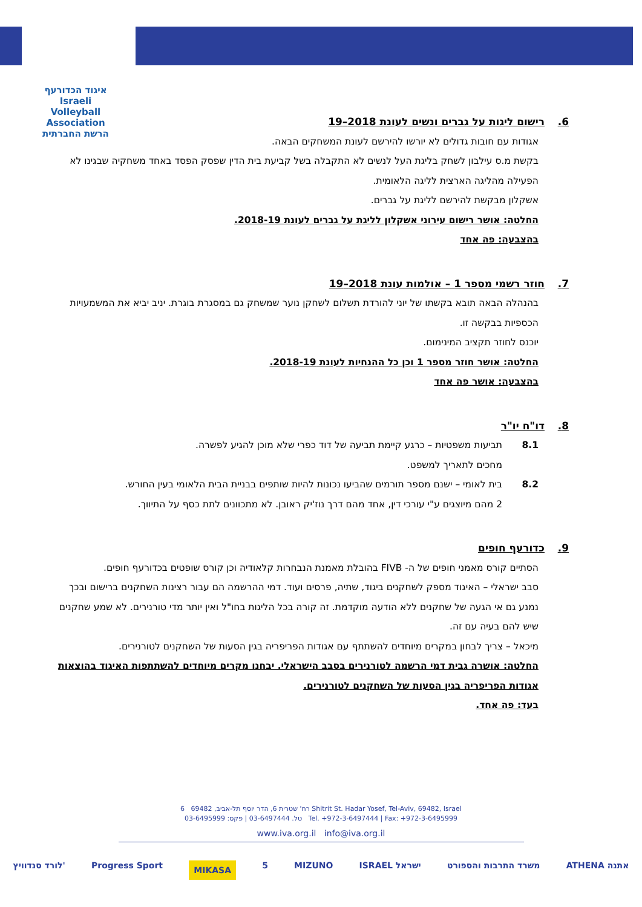איגוד הכדורעף
Israeli Volleyball Association
הרשת החברתית
6. רישום ליגות על גברים ונשים לעונת 2018–19
אגודות עם חובות גדולים לא יורשו להירשם לעונת המשחקים הבאה.
בקשת מ.ס עילבון לשחק בליגת העל לנשים לא התקבלה בשל קביעת בית הדין שפסק הפסד באחד משחקיה שבגינו לא הפעילה מהליגה הארצית לליגה הלאומית.
אשקלון מבקשת להירשם לליגת על גברים.
החלטה: אושר רישום עירוני אשקלון לליגת על גברים לעונת 2018-19.
בהצבעה: פה אחד
7. חוזר רשמי מספר 1 – אולמות עונת 2018–19
בהנהלה הבאה תובא בקשתו של יוני להורדת תשלום לשחקן נוער שמשחק גם במסגרת בוגרת. יניב יביא את המשמעויות הכספיות בבקשה זו.
יוכנס לחוזר תקציב המינימום.
החלטה: אושר חוזר מספר 1 וכן כל ההנחיות לעונת 2018-19.
בהצבעה: אושר פה אחד
8. דו"ח יו"ר
8.1 תביעות משפטיות – כרגע קיימת תביעה של דוד כפרי שלא מוכן להגיע לפשרה.
מחכים לתאריך למשפט.
8.2 בית לאומי – ישנם מספר תורמים שהביעו נכונות להיות שותפים בבניית הבית הלאומי בעין החורש.
2 מהם מיוצגים ע"י עורכי דין, אחד מהם דרך נוז'יק ראובן. לא מתכוונים לתת כסף על התיווך.
9. כדורעף חופים
הסתיים קורס מאמני חופים של ה- FIVB בהובלת מאמנת הנבחרות קלאודיה וכן קורס שופטים בכדורעף חופים.
סבב ישראלי – האיגוד מספק לשחקנים ביגוד, שתיה, פרסים ועוד. דמי ההרשמה הם עבור רצינות השחקנים ברישום ובכך נמנע גם אי הגעה של שחקנים ללא הודעה מוקדמת. זה קורה בכל הליגות בחו"ל ואין יותר מדי טורנירים. לא שמע שחקנים שיש להם בעיה עם זה.
מיכאל – צריך לבחון במקרים מיוחדים להשתתף עם אגודות הפריפריה בגין הסעות של השחקנים לטורנירים.
החלטה: אושרה גבית דמי הרשמה לטורנירים בסבב הישראלי. יבחנו מקרים מיוחדים להשתתפות האיגוד בהוצאות אגודות הפריפריה בגין הסעות של השחקנים לטורנירים.
בעד: פה אחד.
רח' שטרית 6, הדר יוסף תל-אביב, 69482 6 Shitrit St. Hadar Yosef, Tel-Aviv, 69482, Israel
טל. 03-6497444 | פקס: 03-6495999 Tel. +972-3-6497444 | Fax: +972-3-6495999
www.iva.org.il info@iva.org.il
לורד סנדוויץ' Progress Sport MIKASA 5 MIZUNO ISRAEL ישראל משרד התרבות והספורט ATHENA אתנה